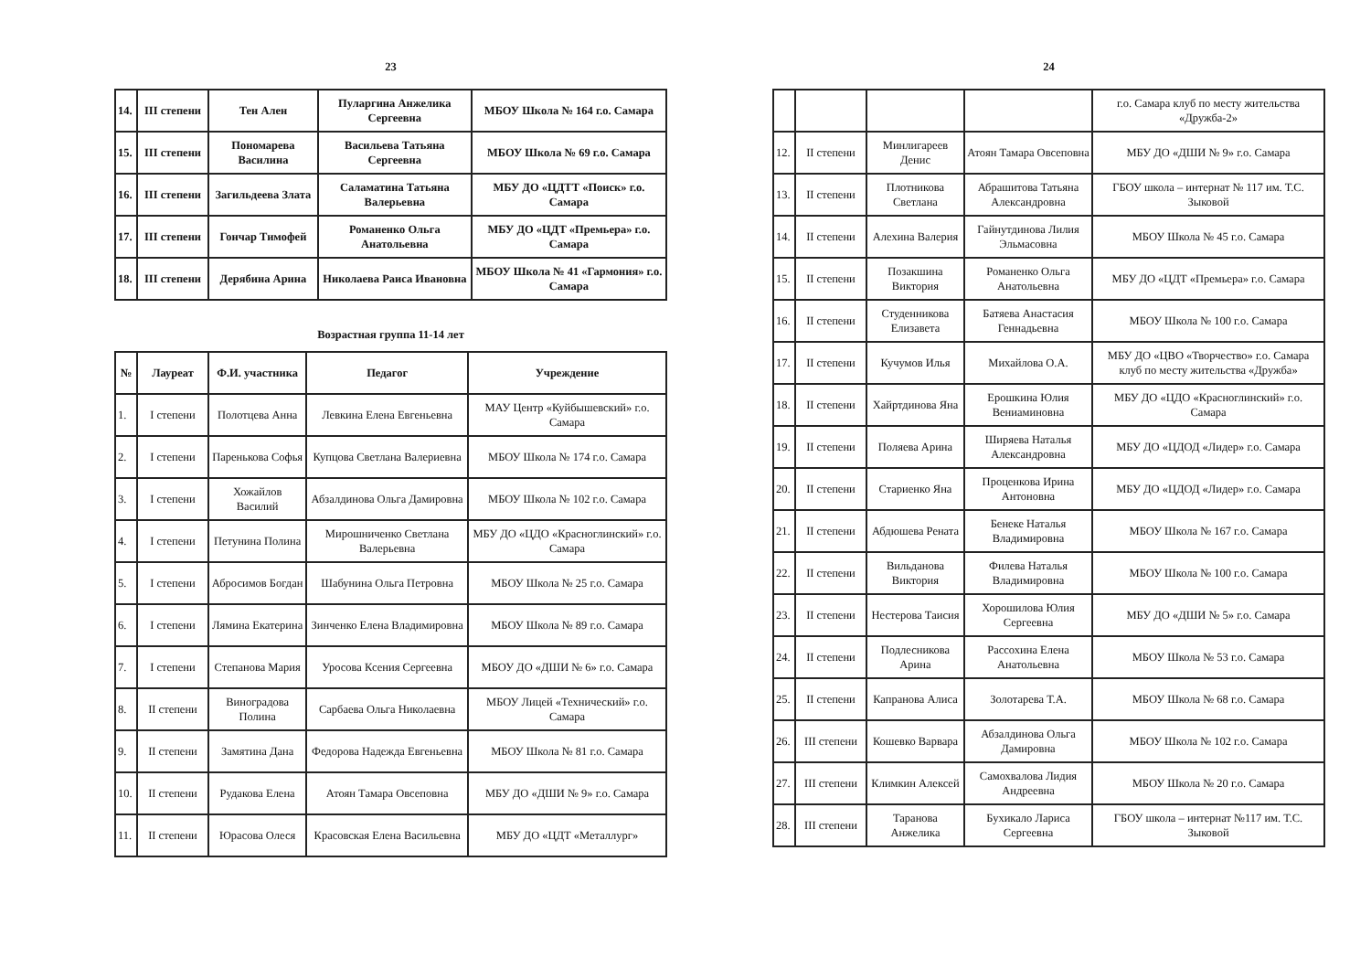23
| 14. | III степени | Тен Ален | Пуларгина Анжелика Сергеевна | МБОУ Школа № 164 г.о. Самара |
| 15. | III степени | Пономарева Василина | Васильева Татьяна Сергеевна | МБОУ Школа № 69 г.о. Самара |
| 16. | III степени | Загильдеева Злата | Саламатина Татьяна Валерьевна | МБУ ДО «ЦДТТ «Поиск» г.о. Самара |
| 17. | III степени | Гончар Тимофей | Романенко Ольга Анатольевна | МБУ ДО «ЦДТ «Премьера» г.о. Самара |
| 18. | III степени | Дерябина Арина | Николаева Раиса Ивановна | МБОУ Школа № 41 «Гармония» г.о. Самара |
Возрастная группа 11-14 лет
| № | Лауреат | Ф.И. участника | Педагог | Учреждение |
| --- | --- | --- | --- | --- |
| 1. | I степени | Полотцева Анна | Левкина Елена Евгеньевна | МАУ Центр «Куйбышевский» г.о. Самара |
| 2. | I степени | Паренькова Софья | Купцова Светлана Валериевна | МБОУ Школа № 174 г.о. Самара |
| 3. | I степени | Хожайлов Василий | Абзалдинова Ольга Дамировна | МБОУ Школа № 102 г.о. Самара |
| 4. | I степени | Петунина Полина | Мирошниченко Светлана Валерьевна | МБУ ДО «ЦДО «Красноглинский» г.о. Самара |
| 5. | I степени | Абросимов Богдан | Шабунина Ольга Петровна | МБОУ Школа № 25 г.о. Самара |
| 6. | I степени | Лямина Екатерина | Зинченко Елена Владимировна | МБОУ Школа № 89 г.о. Самара |
| 7. | I степени | Степанова Мария | Уросова Ксения Сергеевна | МБОУ ДО «ДШИ № 6» г.о. Самара |
| 8. | II степени | Виноградова Полина | Сарбаева Ольга Николаевна | МБОУ Лицей «Технический» г.о. Самара |
| 9. | II степени | Замятина Дана | Федорова Надежда Евгеньевна | МБОУ Школа № 81 г.о. Самара |
| 10. | II степени | Рудакова Елена | Атоян Тамара Овсеповна | МБУ ДО «ДШИ № 9» г.о. Самара |
| 11. | II степени | Юрасова Олеся | Красовская Елена Васильевна | МБУ ДО «ЦДТ «Металлург» |
24
| | | | | г.о. Самара клуб по месту жительства «Дружба-2» |
| 12. | II степени | Минлигареев Денис | Атоян Тамара Овсеповна | МБУ ДО «ДШИ № 9» г.о. Самара |
| 13. | II степени | Плотникова Светлана | Абрашитова Татьяна Александровна | ГБОУ школа – интернат № 117 им. Т.С. Зыковой |
| 14. | II степени | Алехина Валерия | Гайнутдинова Лилия Эльмасовна | МБОУ Школа № 45 г.о. Самара |
| 15. | II степени | Позакшина Виктория | Романенко Ольга Анатольевна | МБУ ДО «ЦДТ «Премьера» г.о. Самара |
| 16. | II степени | Студенникова Елизавета | Батяева Анастасия Геннадьевна | МБОУ Школа № 100 г.о. Самара |
| 17. | II степени | Кучумов Илья | Михайлова О.А. | МБУ ДО «ЦВО «Творчество» г.о. Самара клуб по месту жительства «Дружба» |
| 18. | II степени | Хайртдинова Яна | Ерошкина Юлия Вениаминовна | МБУ ДО «ЦДО «Красноглинский» г.о. Самара |
| 19. | II степени | Поляева Арина | Ширяева Наталья Александровна | МБУ ДО «ЦДОД «Лидер» г.о. Самара |
| 20. | II степени | Стариенко Яна | Проценкова Ирина Антоновна | МБУ ДО «ЦДОД «Лидер» г.о. Самара |
| 21. | II степени | Абдюшева Рената | Бенеке Наталья Владимировна | МБОУ Школа № 167 г.о. Самара |
| 22. | II степени | Вильданова Виктория | Филева Наталья Владимировна | МБОУ Школа № 100 г.о. Самара |
| 23. | II степени | Нестерова Таисия | Хорошилова Юлия Сергеевна | МБУ ДО «ДШИ № 5» г.о. Самара |
| 24. | II степени | Подлесникова Арина | Рассохина Елена Анатольевна | МБОУ Школа № 53 г.о. Самара |
| 25. | II степени | Капранова Алиса | Золотарева Т.А. | МБОУ Школа № 68 г.о. Самара |
| 26. | III степени | Кошевко Варвара | Абзалдинова Ольга Дамировна | МБОУ Школа № 102 г.о. Самара |
| 27. | III степени | Климкин Алексей | Самохвалова Лидия Андреевна | МБОУ Школа № 20 г.о. Самара |
| 28. | III степени | Таранова Анжелика | Бухикало Лариса Сергеевна | ГБОУ школа – интернат №117 им. Т.С. Зыковой |